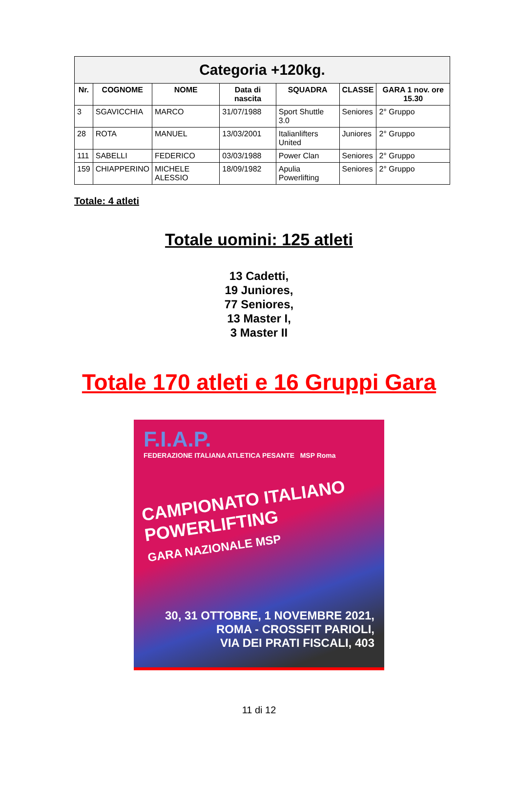| Categoria +120kg. | | | | | | |
| --- | --- | --- | --- | --- | --- | --- |
| Nr. | COGNOME | NOME | Data di nascita | SQUADRA | CLASSE | GARA 1 nov. ore 15.30 |
| 3 | SGAVICCHIA | MARCO | 31/07/1988 | Sport Shuttle 3.0 | Seniores | 2° Gruppo |
| 28 | ROTA | MANUEL | 13/03/2001 | Italianlifters United | Juniores | 2° Gruppo |
| 111 | SABELLI | FEDERICO | 03/03/1988 | Power Clan | Seniores | 2° Gruppo |
| 159 | CHIAPPERINO | MICHELE ALESSIO | 18/09/1982 | Apulia Powerlifting | Seniores | 2° Gruppo |
Totale: 4 atleti
Totale uomini: 125 atleti
13 Cadetti,
19 Juniores,
77 Seniores,
13 Master I,
3 Master II
Totale 170 atleti e 16 Gruppi Gara
F.I.A.P.
FEDERAZIONE ITALIANA ATLETICA PESANTE MSP Roma
CAMPIONATO ITALIANO
POWERLIFTING
GARA NAZIONALE MSP
30, 31 OTTOBRE, 1 NOVEMBRE 2021,
ROMA - CROSSFIT PARIOLI,
VIA DEI PRATI FISCALI, 403
11 di 12